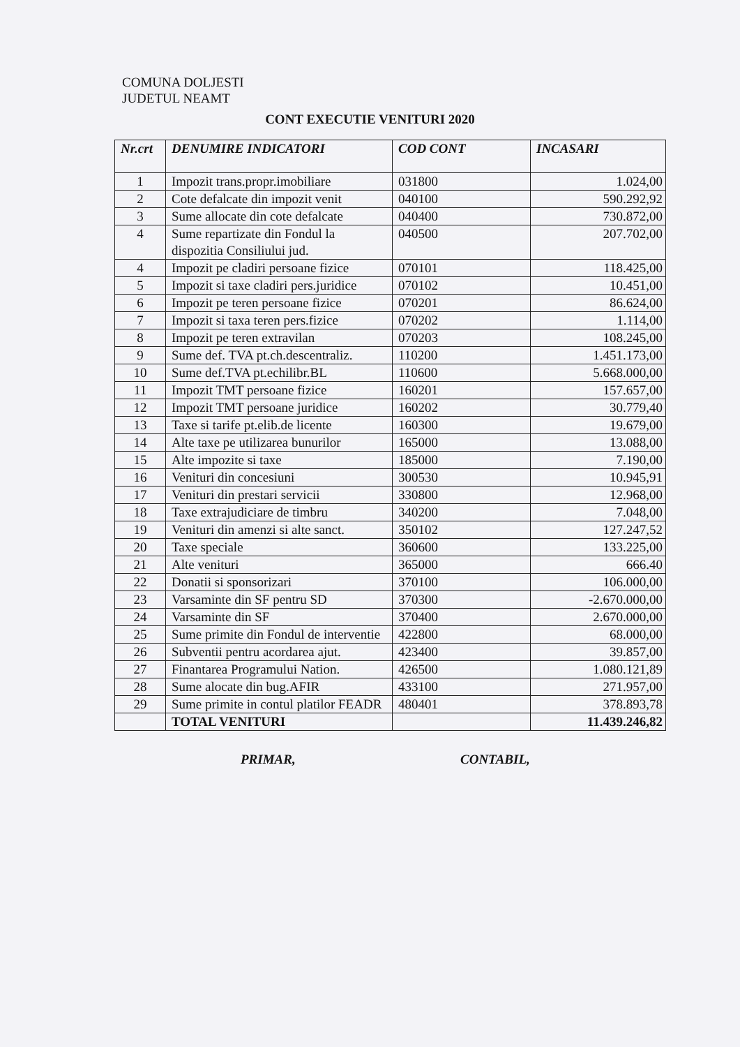COMUNA DOLJESTI
JUDETUL NEAMT
CONT EXECUTIE VENITURI 2020
| Nr.crt | DENUMIRE INDICATORI | COD CONT | INCASARI |
| --- | --- | --- | --- |
| 1 | Impozit trans.propr.imobiliare | 031800 | 1.024,00 |
| 2 | Cote defalcate din impozit venit | 040100 | 590.292,92 |
| 3 | Sume allocate din cote defalcate | 040400 | 730.872,00 |
| 4 | Sume repartizate din Fondul la dispozitia Consiliului jud. | 040500 | 207.702,00 |
| 4 | Impozit pe cladiri persoane fizice | 070101 | 118.425,00 |
| 5 | Impozit si taxe cladiri pers.juridice | 070102 | 10.451,00 |
| 6 | Impozit pe teren persoane fizice | 070201 | 86.624,00 |
| 7 | Impozit si taxa teren pers.fizice | 070202 | 1.114,00 |
| 8 | Impozit pe teren extravilan | 070203 | 108.245,00 |
| 9 | Sume def. TVA pt.ch.descentraliz. | 110200 | 1.451.173,00 |
| 10 | Sume def.TVA pt.echilibr.BL | 110600 | 5.668.000,00 |
| 11 | Impozit TMT persoane fizice | 160201 | 157.657,00 |
| 12 | Impozit TMT persoane juridice | 160202 | 30.779,40 |
| 13 | Taxe si tarife pt.elib.de licente | 160300 | 19.679,00 |
| 14 | Alte taxe pe utilizarea bunurilor | 165000 | 13.088,00 |
| 15 | Alte impozite si taxe | 185000 | 7.190,00 |
| 16 | Venituri din concesiuni | 300530 | 10.945,91 |
| 17 | Venituri din prestari servicii | 330800 | 12.968,00 |
| 18 | Taxe extrajudiciare de timbru | 340200 | 7.048,00 |
| 19 | Venituri din amenzi si alte sanct. | 350102 | 127.247,52 |
| 20 | Taxe speciale | 360600 | 133.225,00 |
| 21 | Alte venituri | 365000 | 666.40 |
| 22 | Donatii si sponsorizari | 370100 | 106.000,00 |
| 23 | Varsaminte din SF pentru SD | 370300 | -2.670.000,00 |
| 24 | Varsaminte din SF | 370400 | 2.670.000,00 |
| 25 | Sume primite din Fondul de interventie | 422800 | 68.000,00 |
| 26 | Subventii pentru acordarea ajut. | 423400 | 39.857,00 |
| 27 | Finantarea Programului Nation. | 426500 | 1.080.121,89 |
| 28 | Sume alocate din bug.AFIR | 433100 | 271.957,00 |
| 29 | Sume primite in contul platilor FEADR | 480401 | 378.893,78 |
| | TOTAL VENITURI | | 11.439.246,82 |
PRIMAR, CONTABIL,